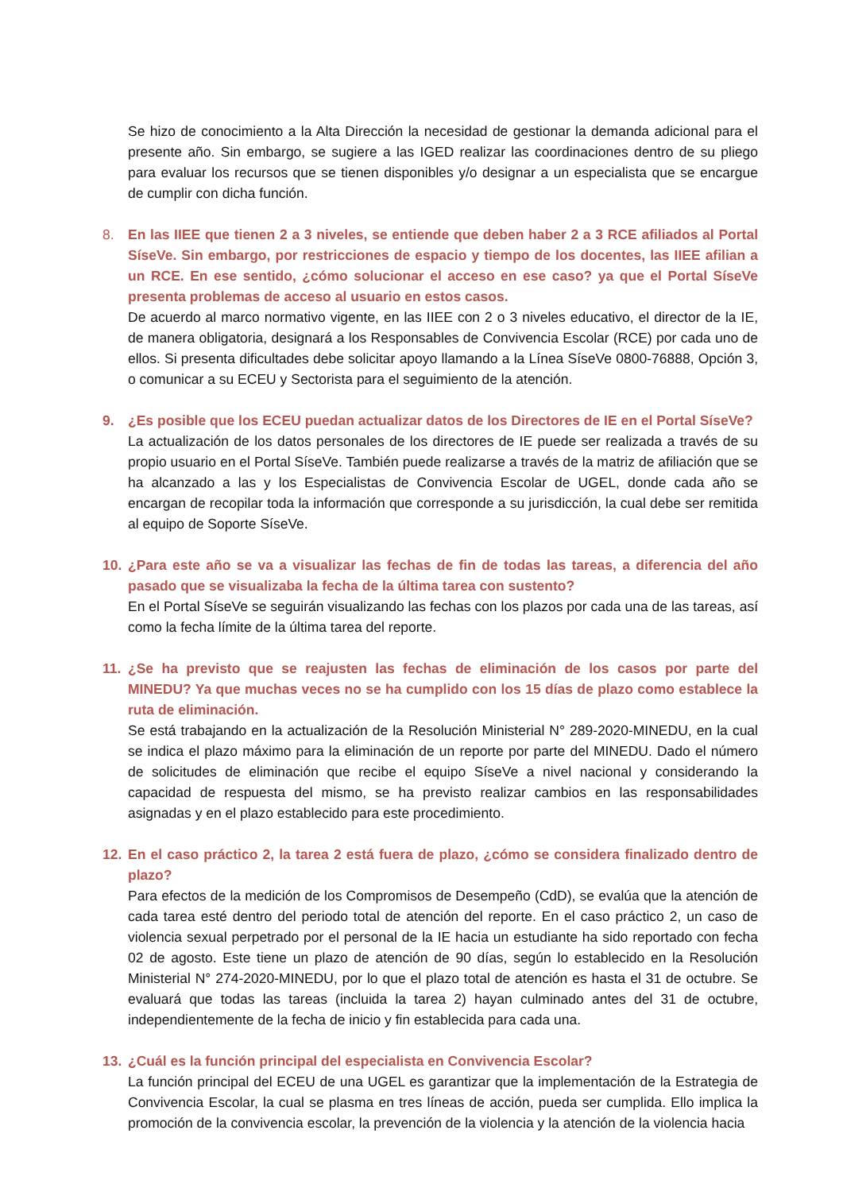Se hizo de conocimiento a la Alta Dirección la necesidad de gestionar la demanda adicional para el presente año. Sin embargo, se sugiere a las IGED realizar las coordinaciones dentro de su pliego para evaluar los recursos que se tienen disponibles y/o designar a un especialista que se encargue de cumplir con dicha función.
8. En las IIEE que tienen 2 a 3 niveles, se entiende que deben haber 2 a 3 RCE afiliados al Portal SíseVe. Sin embargo, por restricciones de espacio y tiempo de los docentes, las IIEE afilian a un RCE. En ese sentido, ¿cómo solucionar el acceso en ese caso? ya que el Portal SíseVe presenta problemas de acceso al usuario en estos casos.
De acuerdo al marco normativo vigente, en las IIEE con 2 o 3 niveles educativo, el director de la IE, de manera obligatoria, designará a los Responsables de Convivencia Escolar (RCE) por cada uno de ellos. Si presenta dificultades debe solicitar apoyo llamando a la Línea SíseVe 0800-76888, Opción 3, o comunicar a su ECEU y Sectorista para el seguimiento de la atención.
9. ¿Es posible que los ECEU puedan actualizar datos de los Directores de IE en el Portal SíseVe?
La actualización de los datos personales de los directores de IE puede ser realizada a través de su propio usuario en el Portal SíseVe. También puede realizarse a través de la matriz de afiliación que se ha alcanzado a las y los Especialistas de Convivencia Escolar de UGEL, donde cada año se encargan de recopilar toda la información que corresponde a su jurisdicción, la cual debe ser remitida al equipo de Soporte SíseVe.
10. ¿Para este año se va a visualizar las fechas de fin de todas las tareas, a diferencia del año pasado que se visualizaba la fecha de la última tarea con sustento?
En el Portal SíseVe se seguirán visualizando las fechas con los plazos por cada una de las tareas, así como la fecha límite de la última tarea del reporte.
11. ¿Se ha previsto que se reajusten las fechas de eliminación de los casos por parte del MINEDU? Ya que muchas veces no se ha cumplido con los 15 días de plazo como establece la ruta de eliminación.
Se está trabajando en la actualización de la Resolución Ministerial N° 289-2020-MINEDU, en la cual se indica el plazo máximo para la eliminación de un reporte por parte del MINEDU. Dado el número de solicitudes de eliminación que recibe el equipo SíseVe a nivel nacional y considerando la capacidad de respuesta del mismo, se ha previsto realizar cambios en las responsabilidades asignadas y en el plazo establecido para este procedimiento.
12. En el caso práctico 2, la tarea 2 está fuera de plazo, ¿cómo se considera finalizado dentro de plazo?
Para efectos de la medición de los Compromisos de Desempeño (CdD), se evalúa que la atención de cada tarea esté dentro del periodo total de atención del reporte. En el caso práctico 2, un caso de violencia sexual perpetrado por el personal de la IE hacia un estudiante ha sido reportado con fecha 02 de agosto. Este tiene un plazo de atención de 90 días, según lo establecido en la Resolución Ministerial N° 274-2020-MINEDU, por lo que el plazo total de atención es hasta el 31 de octubre. Se evaluará que todas las tareas (incluida la tarea 2) hayan culminado antes del 31 de octubre, independientemente de la fecha de inicio y fin establecida para cada una.
13. ¿Cuál es la función principal del especialista en Convivencia Escolar?
La función principal del ECEU de una UGEL es garantizar que la implementación de la Estrategia de Convivencia Escolar, la cual se plasma en tres líneas de acción, pueda ser cumplida. Ello implica la promoción de la convivencia escolar, la prevención de la violencia y la atención de la violencia hacia